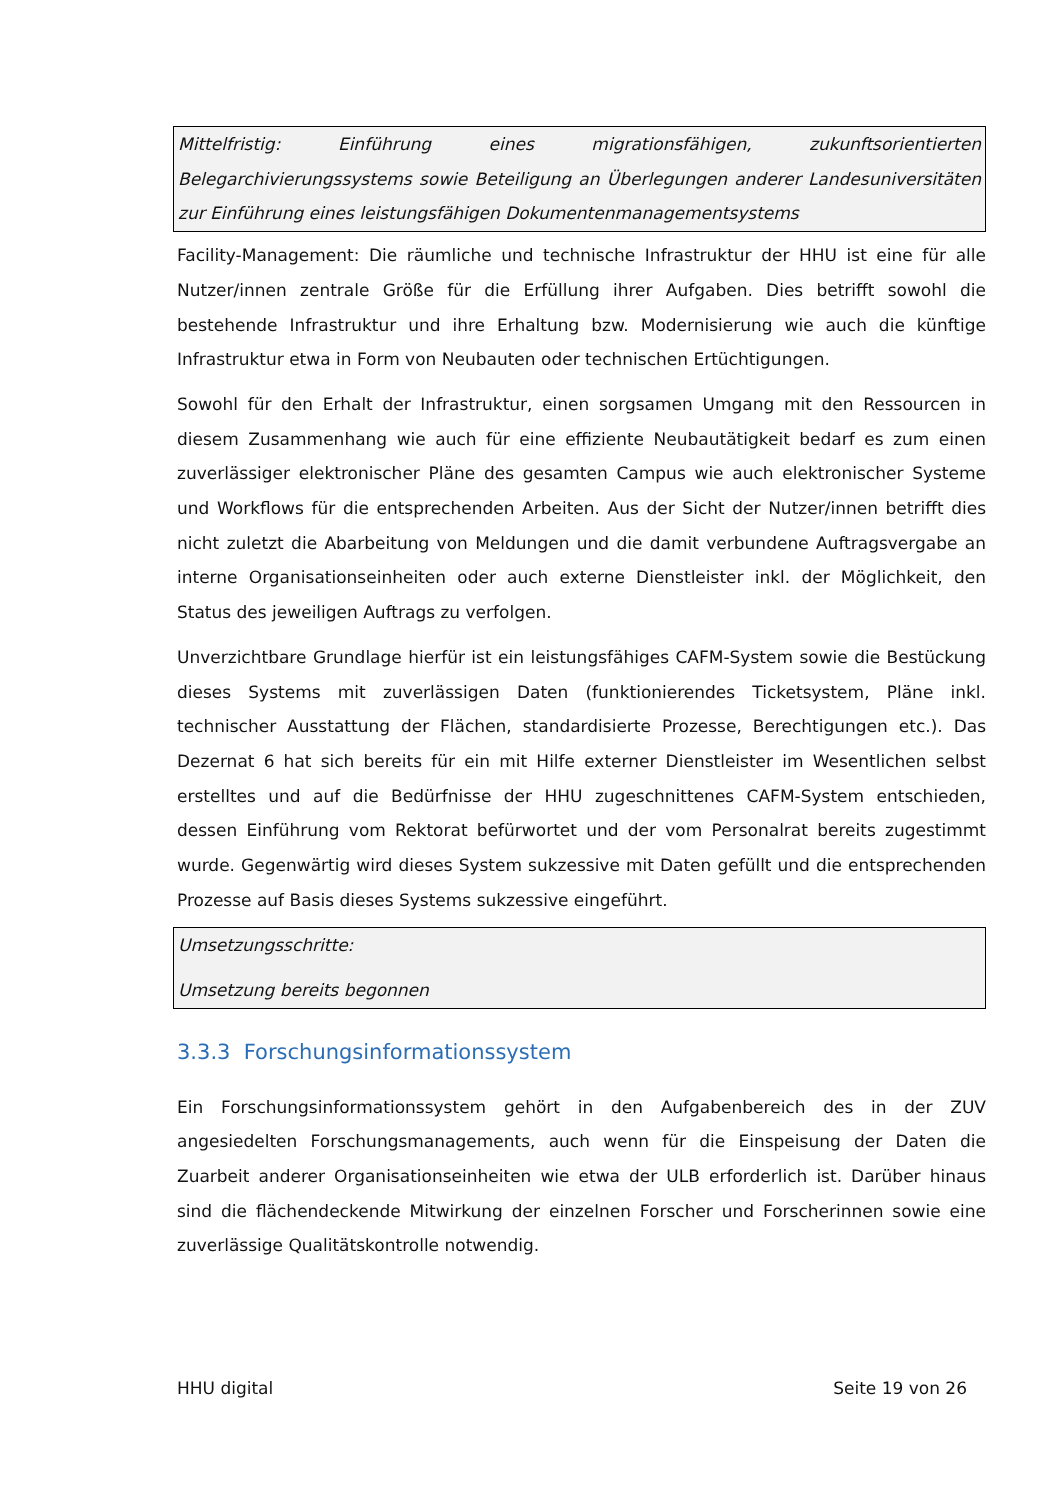Mittelfristig: Einführung eines migrationsfähigen, zukunftsorientierten Belegarchivierungssystems sowie Beteiligung an Überlegungen anderer Landesuniversitäten zur Einführung eines leistungsfähigen Dokumentenmanagementsystems
Facility-Management: Die räumliche und technische Infrastruktur der HHU ist eine für alle Nutzer/innen zentrale Größe für die Erfüllung ihrer Aufgaben. Dies betrifft sowohl die bestehende Infrastruktur und ihre Erhaltung bzw. Modernisierung wie auch die künftige Infrastruktur etwa in Form von Neubauten oder technischen Ertüchtigungen.
Sowohl für den Erhalt der Infrastruktur, einen sorgsamen Umgang mit den Ressourcen in diesem Zusammenhang wie auch für eine effiziente Neubautätigkeit bedarf es zum einen zuverlässiger elektronischer Pläne des gesamten Campus wie auch elektronischer Systeme und Workflows für die entsprechenden Arbeiten. Aus der Sicht der Nutzer/innen betrifft dies nicht zuletzt die Abarbeitung von Meldungen und die damit verbundene Auftragsvergabe an interne Organisationseinheiten oder auch externe Dienstleister inkl. der Möglichkeit, den Status des jeweiligen Auftrags zu verfolgen.
Unverzichtbare Grundlage hierfür ist ein leistungsfähiges CAFM-System sowie die Bestückung dieses Systems mit zuverlässigen Daten (funktionierendes Ticketsystem, Pläne inkl. technischer Ausstattung der Flächen, standardisierte Prozesse, Berechtigungen etc.). Das Dezernat 6 hat sich bereits für ein mit Hilfe externer Dienstleister im Wesentlichen selbst erstelltes und auf die Bedürfnisse der HHU zugeschnittenes CAFM-System entschieden, dessen Einführung vom Rektorat befürwortet und der vom Personalrat bereits zugestimmt wurde. Gegenwärtig wird dieses System sukzessive mit Daten gefüllt und die entsprechenden Prozesse auf Basis dieses Systems sukzessive eingeführt.
Umsetzungsschritte:
Umsetzung bereits begonnen
3.3.3 Forschungsinformationssystem
Ein Forschungsinformationssystem gehört in den Aufgabenbereich des in der ZUV angesiedelten Forschungsmanagements, auch wenn für die Einspeisung der Daten die Zuarbeit anderer Organisationseinheiten wie etwa der ULB erforderlich ist. Darüber hinaus sind die flächendeckende Mitwirkung der einzelnen Forscher und Forscherinnen sowie eine zuverlässige Qualitätskontrolle notwendig.
HHU digital Seite 19 von 26